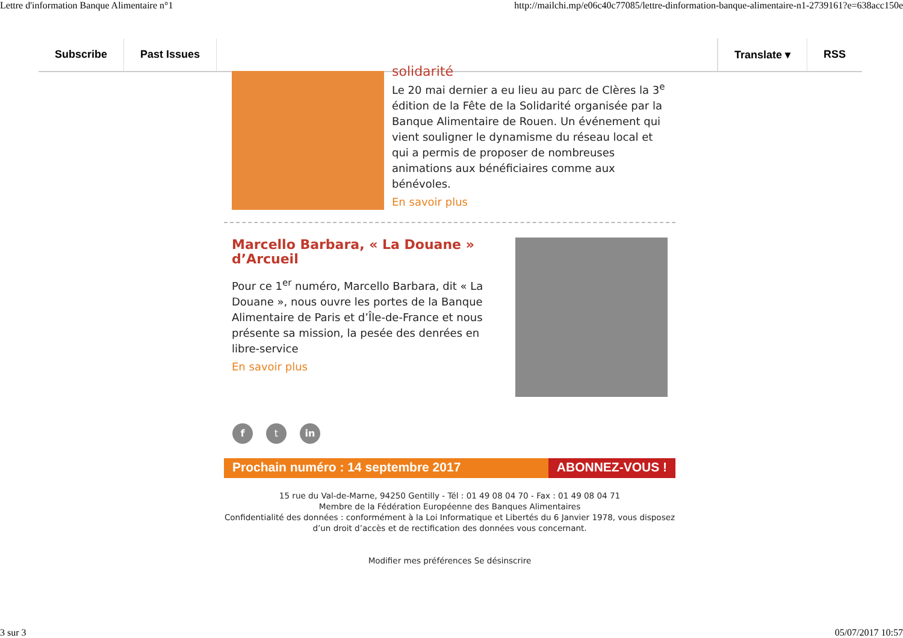Lettre d'information Banque Alimentaire n°1 http://mailchi.mp/e06c40c77085/lettre-dinformation-banque-alimentaire-n1-2739161?e=638acc150e
Subscribe Past Issues Translate ▾ RSS
solidarité
Le 20 mai dernier a eu lieu au parc de Clères la 3<sup>e</sup> édition de la Fête de la Solidarité organisée par la Banque Alimentaire de Rouen. Un événement qui vient souligner le dynamisme du réseau local et qui a permis de proposer de nombreuses animations aux bénéficiaires comme aux bénévoles.
En savoir plus
Marcello Barbara, « La Douane » d’Arcueil
Pour ce 1<sup>er</sup> numéro, Marcello Barbara, dit « La Douane », nous ouvre les portes de la Banque Alimentaire de Paris et d’Île-de-France et nous présente sa mission, la pesée des denrées en libre-service
En savoir plus
f t in
Prochain numéro : 14 septembre 2017
ABONNEZ-VOUS !
15 rue du Val-de-Marne, 94250 Gentilly - Tél : 01 49 08 04 70 - Fax : 01 49 08 04 71
Membre de la Fédération Européenne des Banques Alimentaires
Confidentialité des données : conformément à la Loi Informatique et Libertés du 6 Janvier 1978, vous disposez d’un droit d’accès et de rectification des données vous concernant.
Modifier mes préférences Se désinscrire
3 sur 3 05/07/2017 10:57